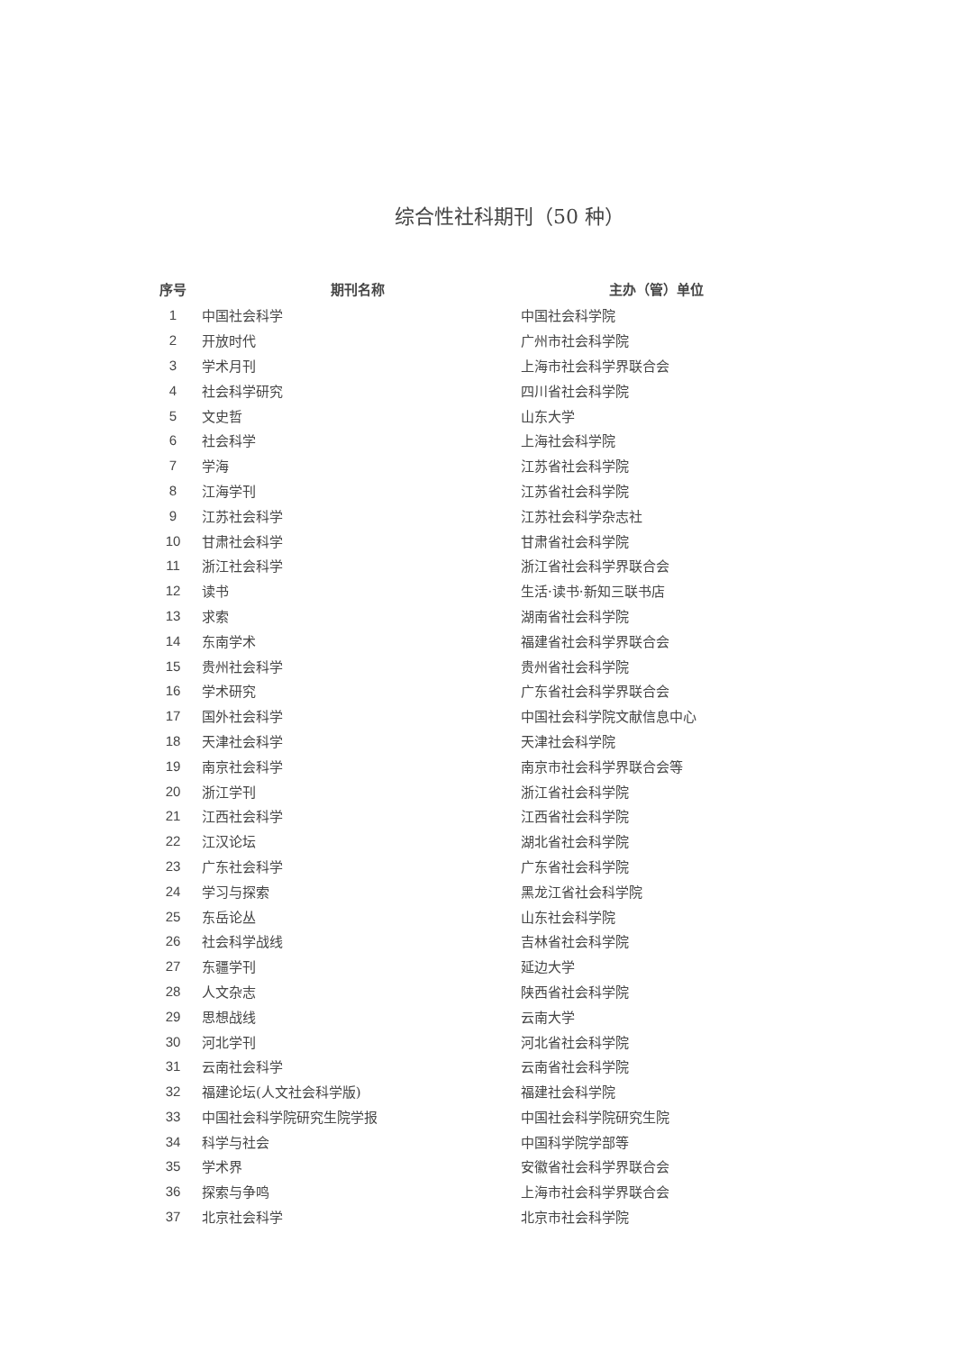综合性社科期刊（50 种）
| 序号 | 期刊名称 | 主办（管）单位 |
| --- | --- | --- |
| 1 | 中国社会科学 | 中国社会科学院 |
| 2 | 开放时代 | 广州市社会科学院 |
| 3 | 学术月刊 | 上海市社会科学界联合会 |
| 4 | 社会科学研究 | 四川省社会科学院 |
| 5 | 文史哲 | 山东大学 |
| 6 | 社会科学 | 上海社会科学院 |
| 7 | 学海 | 江苏省社会科学院 |
| 8 | 江海学刊 | 江苏省社会科学院 |
| 9 | 江苏社会科学 | 江苏社会科学杂志社 |
| 10 | 甘肃社会科学 | 甘肃省社会科学院 |
| 11 | 浙江社会科学 | 浙江省社会科学界联合会 |
| 12 | 读书 | 生活·读书·新知三联书店 |
| 13 | 求索 | 湖南省社会科学院 |
| 14 | 东南学术 | 福建省社会科学界联合会 |
| 15 | 贵州社会科学 | 贵州省社会科学院 |
| 16 | 学术研究 | 广东省社会科学界联合会 |
| 17 | 国外社会科学 | 中国社会科学院文献信息中心 |
| 18 | 天津社会科学 | 天津社会科学院 |
| 19 | 南京社会科学 | 南京市社会科学界联合会等 |
| 20 | 浙江学刊 | 浙江省社会科学院 |
| 21 | 江西社会科学 | 江西省社会科学院 |
| 22 | 江汉论坛 | 湖北省社会科学院 |
| 23 | 广东社会科学 | 广东省社会科学院 |
| 24 | 学习与探索 | 黑龙江省社会科学院 |
| 25 | 东岳论丛 | 山东社会科学院 |
| 26 | 社会科学战线 | 吉林省社会科学院 |
| 27 | 东疆学刊 | 延边大学 |
| 28 | 人文杂志 | 陕西省社会科学院 |
| 29 | 思想战线 | 云南大学 |
| 30 | 河北学刊 | 河北省社会科学院 |
| 31 | 云南社会科学 | 云南省社会科学院 |
| 32 | 福建论坛(人文社会科学版) | 福建社会科学院 |
| 33 | 中国社会科学院研究生院学报 | 中国社会科学院研究生院 |
| 34 | 科学与社会 | 中国科学院学部等 |
| 35 | 学术界 | 安徽省社会科学界联合会 |
| 36 | 探索与争鸣 | 上海市社会科学界联合会 |
| 37 | 北京社会科学 | 北京市社会科学院 |